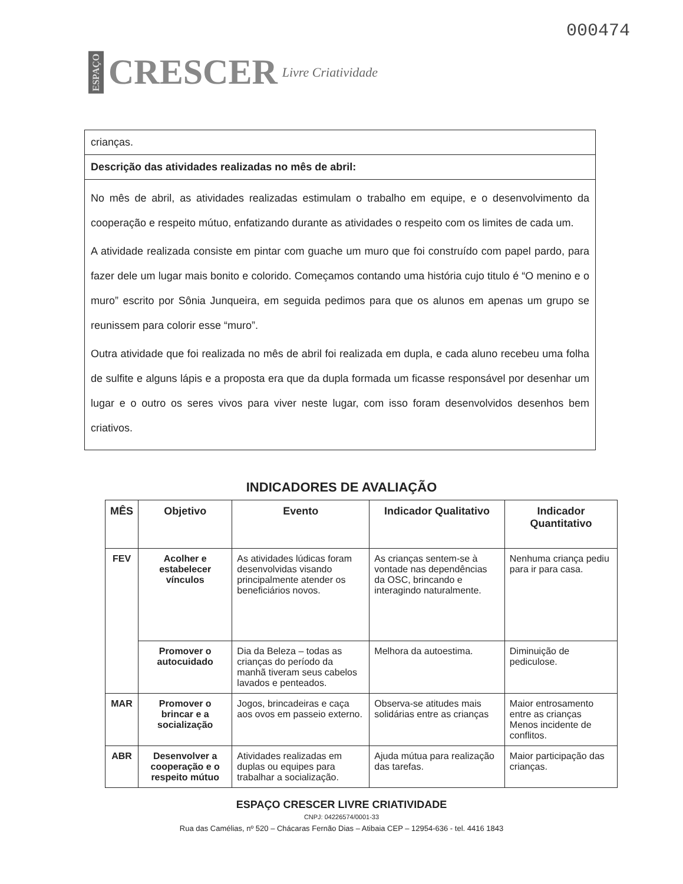ESPAÇO CRESCER Livre Criatividade
000474
crianças.
Descrição das atividades realizadas no mês de abril:
No mês de abril, as atividades realizadas estimulam o trabalho em equipe, e o desenvolvimento da cooperação e respeito mútuo, enfatizando durante as atividades o respeito com os limites de cada um.
A atividade realizada consiste em pintar com guache um muro que foi construído com papel pardo, para fazer dele um lugar mais bonito e colorido. Começamos contando uma história cujo titulo é “O menino e o muro” escrito por Sônia Junqueira, em seguida pedimos para que os alunos em apenas um grupo se reunissem para colorir esse “muro”.
Outra atividade que foi realizada no mês de abril foi realizada em dupla, e cada aluno recebeu uma folha de sulfite e alguns lápis e a proposta era que da dupla formada um ficasse responsável por desenhar um lugar e o outro os seres vivos para viver neste lugar, com isso foram desenvolvidos desenhos bem criativos.
INDICADORES DE AVALIAÇÃO
| MÊS | Objetivo | Evento | Indicador Qualitativo | Indicador Quantitativo |
| --- | --- | --- | --- | --- |
| FEV | Acolher e estabelecer vínculos | As atividades lúdicas foram desenvolvidas visando principalmente atender os beneficiários novos. | As crianças sentem-se à vontade nas dependências da OSC, brincando e interagindo naturalmente. | Nenhuma criança pediu para ir para casa. |
| | Promover o autocuidado | Dia da Beleza – todas as crianças do período da manhã tiveram seus cabelos lavados e penteados. | Melhora da autoestima. | Diminuição de pediculose. |
| MAR | Promover o brincar e a socialização | Jogos, brincadeiras e caça aos ovos em passeio externo. | Observa-se atitudes mais solidárias entre as crianças | Maior entrosamento entre as crianças Menos incidente de conflitos. |
| ABR | Desenvolver a cooperação e o respeito mútuo | Atividades realizadas em duplas ou equipes para trabalhar a socialização. | Ajuda mútua para realização das tarefas. | Maior participação das crianças. |
ESPAÇO CRESCER LIVRE CRIATIVIDADE
CNPJ: 04226574/0001-33
Rua das Camélias, nº 520 – Chácaras Fernão Dias – Atibaia CEP – 12954-636 - tel. 4416 1843